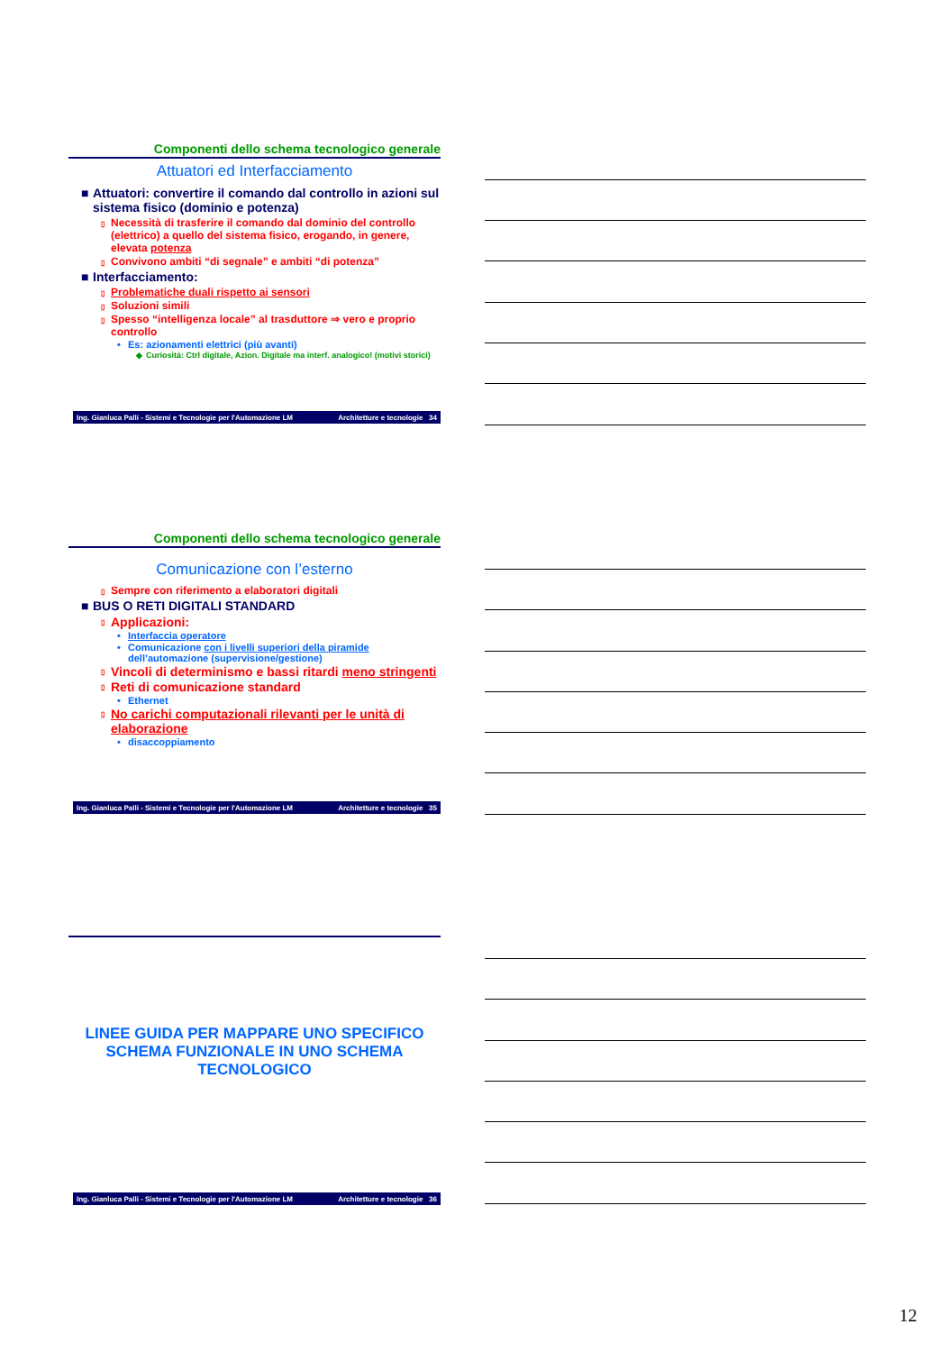Componenti dello schema tecnologico generale
Attuatori ed Interfacciamento
■ Attuatori: convertire il comando dal controllo in azioni sul sistema fisico (dominio e potenza)
▯ Necessità di trasferire il comando dal dominio del controllo (elettrico) a quello del sistema fisico, erogando, in genere, elevata potenza
▯ Convivono ambiti “di segnale” e ambiti “di potenza”
■ Interfacciamento:
▯ Problematiche duali rispetto ai sensori
▯ Soluzioni simili
▯ Spesso “intelligenza locale” al trasduttore ⇒ vero e proprio controllo
• Es: azionamenti elettrici (più avanti)
◆ Curiosità: Ctrl digitale, Azion. Digitale ma interf. analogico! (motivi storici)
Ing. Gianluca Palli - Sistemi e Tecnologie per l'Automazione LM Architetture e tecnologie 34
Componenti dello schema tecnologico generale
Comunicazione con l’esterno
▯ Sempre con riferimento a elaboratori digitali
■ BUS O RETI DIGITALI STANDARD
▯ Applicazioni:
• Interfaccia operatore
• Comunicazione con i livelli superiori della piramide dell’automazione (supervisione/gestione)
▯ Vincoli di determinismo e bassi ritardi meno stringenti
▯ Reti di comunicazione standard
• Ethernet
▯ No carichi computazionali rilevanti per le unità di elaborazione
• disaccoppiamento
Ing. Gianluca Palli - Sistemi e Tecnologie per l'Automazione LM Architetture e tecnologie 35
LINEE GUIDA PER MAPPARE UNO SPECIFICO SCHEMA FUNZIONALE IN UNO SCHEMA TECNOLOGICO
Ing. Gianluca Palli - Sistemi e Tecnologie per l'Automazione LM Architetture e tecnologie 36
12